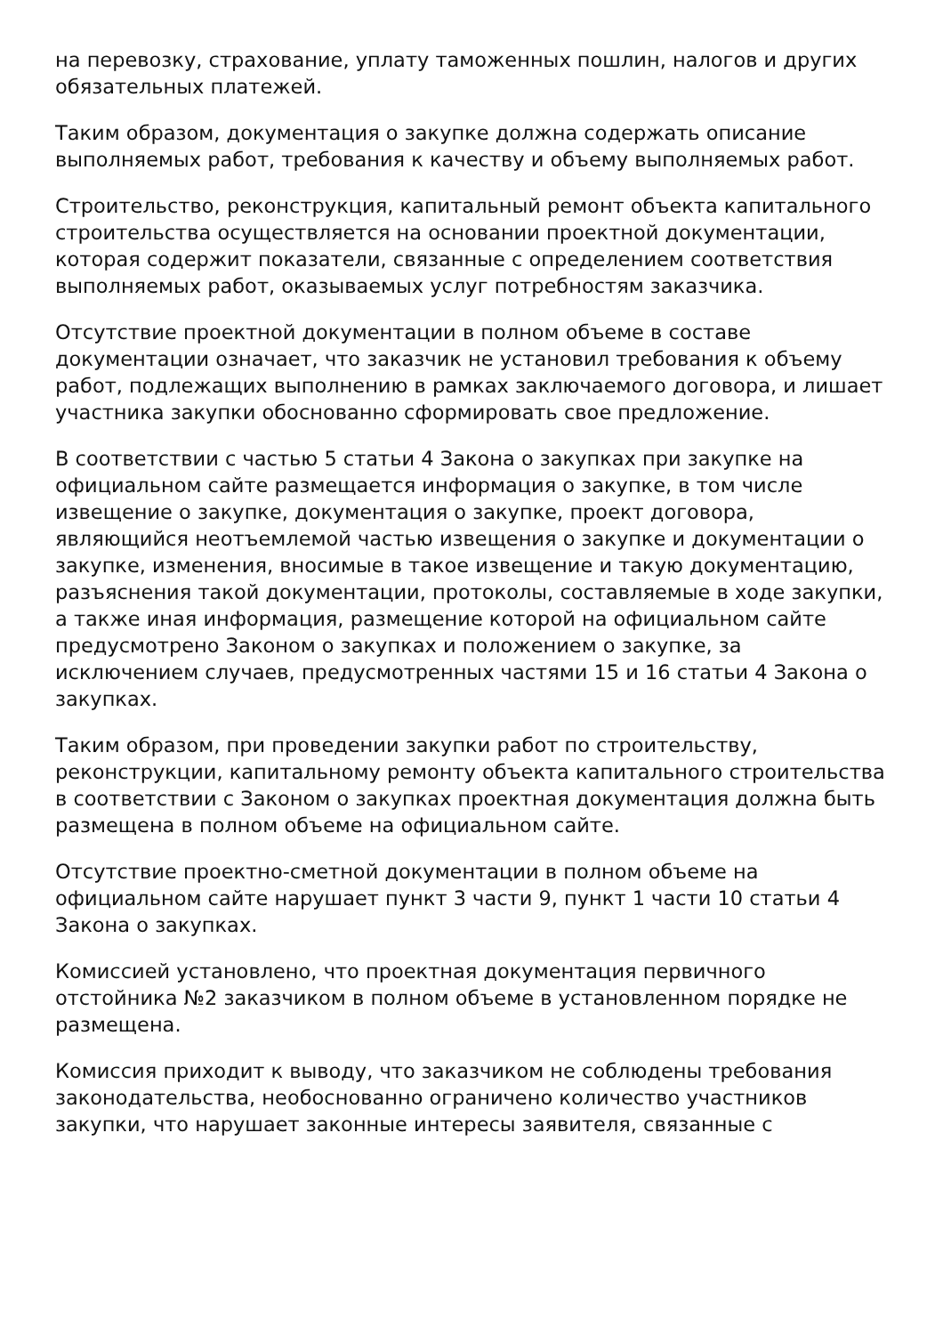на перевозку, страхование, уплату таможенных пошлин, налогов и других обязательных платежей.
Таким образом, документация о закупке должна содержать описание выполняемых работ, требования к качеству и объему выполняемых работ.
Строительство, реконструкция, капитальный ремонт объекта капитального строительства осуществляется на основании проектной документации, которая содержит показатели, связанные с определением соответствия выполняемых работ, оказываемых услуг потребностям заказчика.
Отсутствие проектной документации в полном объеме в составе документации означает, что заказчик не установил требования к объему работ, подлежащих выполнению в рамках заключаемого договора, и лишает участника закупки обоснованно сформировать свое предложение.
В соответствии с частью 5 статьи 4 Закона о закупках при закупке на официальном сайте размещается информация о закупке, в том числе извещение о закупке, документация о закупке, проект договора, являющийся неотъемлемой частью извещения о закупке и документации о закупке, изменения, вносимые в такое извещение и такую документацию, разъяснения такой документации, протоколы, составляемые в ходе закупки, а также иная информация, размещение которой на официальном сайте предусмотрено Законом о закупках и положением о закупке, за исключением случаев, предусмотренных частями 15 и 16 статьи 4 Закона о закупках.
Таким образом, при проведении закупки работ по строительству, реконструкции, капитальному ремонту объекта капитального строительства в соответствии с Законом о закупках проектная документация должна быть размещена в полном объеме на официальном сайте.
Отсутствие проектно-сметной документации в полном объеме на официальном сайте нарушает пункт 3 части 9, пункт 1 части 10 статьи 4 Закона о закупках.
Комиссией установлено, что проектная документация первичного отстойника №2 заказчиком в полном объеме в установленном порядке не размещена.
Комиссия приходит к выводу, что заказчиком не соблюдены требования законодательства, необоснованно ограничено количество участников закупки, что нарушает законные интересы заявителя, связанные с